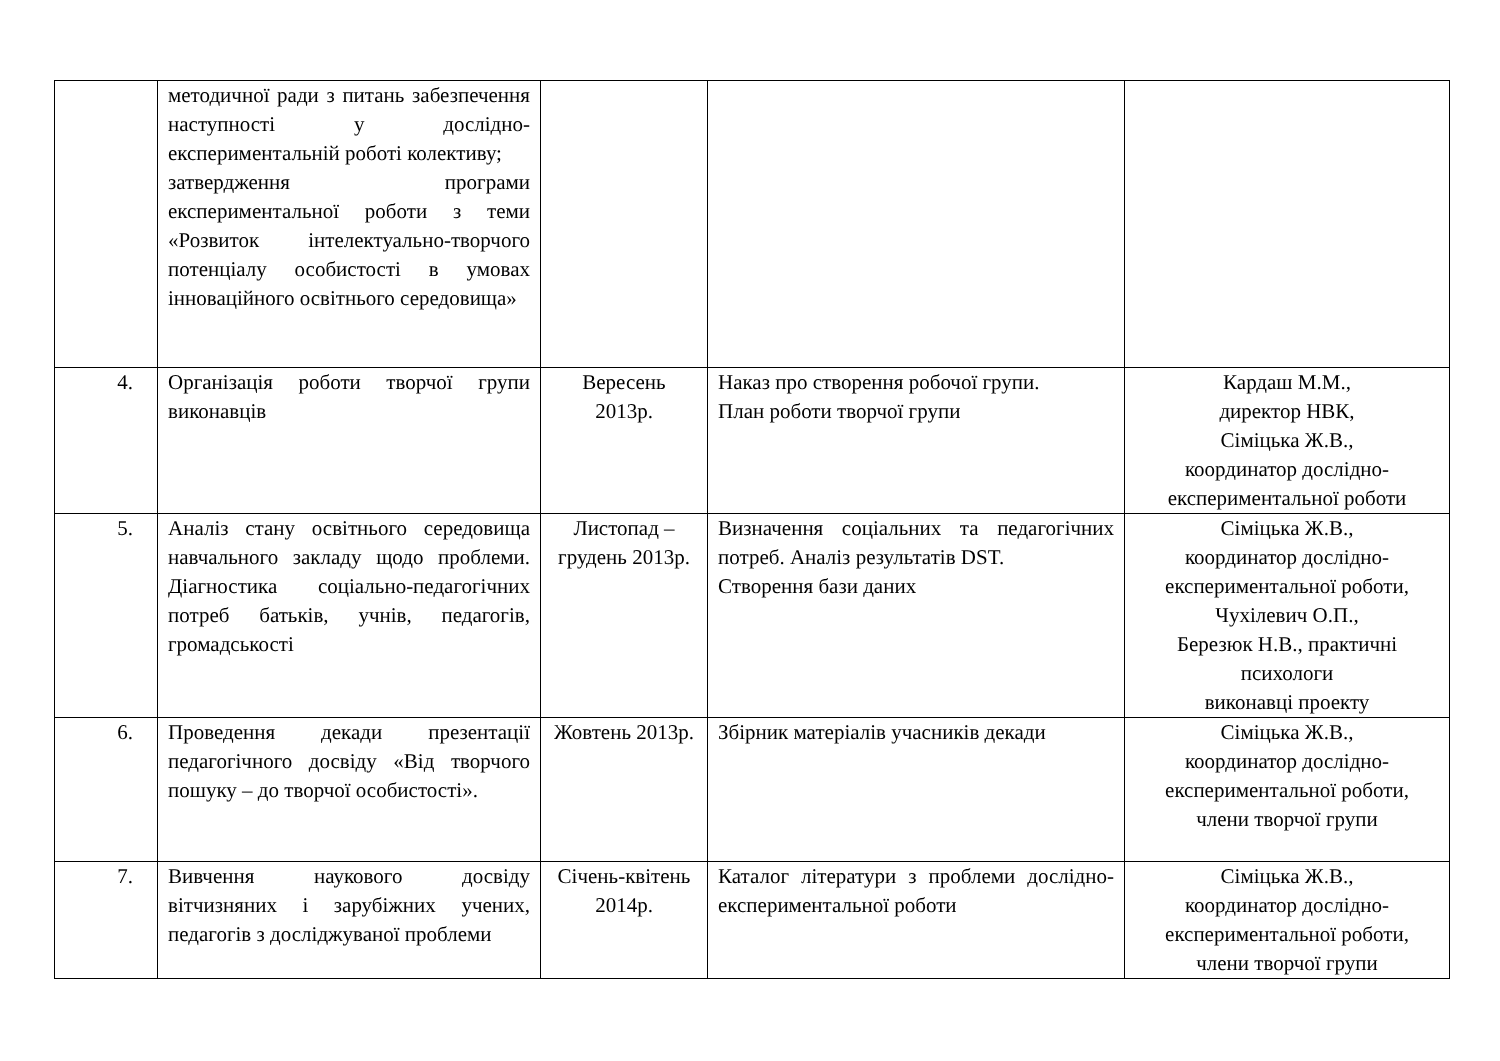| | методичної ради з питань забезпечення наступності у дослідно-експериментальній роботі колективу; затвердження програми експериментальної роботи з теми «Розвиток інтелектуально-творчого потенціалу особистості в умовах інноваційного освітнього середовища» | | | |
| 4. | Організація роботи творчої групи виконавців | Вересень 2013р. | Наказ про створення робочої групи. План роботи творчої групи | Кардаш М.М., директор НВК, Сіміцька Ж.В., координатор дослідно-експериментальної роботи |
| 5. | Аналіз стану освітнього середовища навчального закладу щодо проблеми. Діагностика соціально-педагогічних потреб батьків, учнів, педагогів, громадськості | Листопад – грудень 2013р. | Визначення соціальних та педагогічних потреб. Аналіз результатів DST. Створення бази даних | Сіміцька Ж.В., координатор дослідно-експериментальної роботи, Чухілевич О.П., Березюк Н.В., практичні психологи виконавці проекту |
| 6. | Проведення декади презентації педагогічного досвіду «Від творчого пошуку – до творчої особистості». | Жовтень 2013р. | Збірник матеріалів учасників декади | Сіміцька Ж.В., координатор дослідно-експериментальної роботи, члени творчої групи |
| 7. | Вивчення наукового досвіду вітчизняних і зарубіжних учених, педагогів з досліджуваної проблеми | Січень-квітень 2014р. | Каталог літератури з проблеми дослідно-експериментальної роботи | Сіміцька Ж.В., координатор дослідно-експериментальної роботи, члени творчої групи |